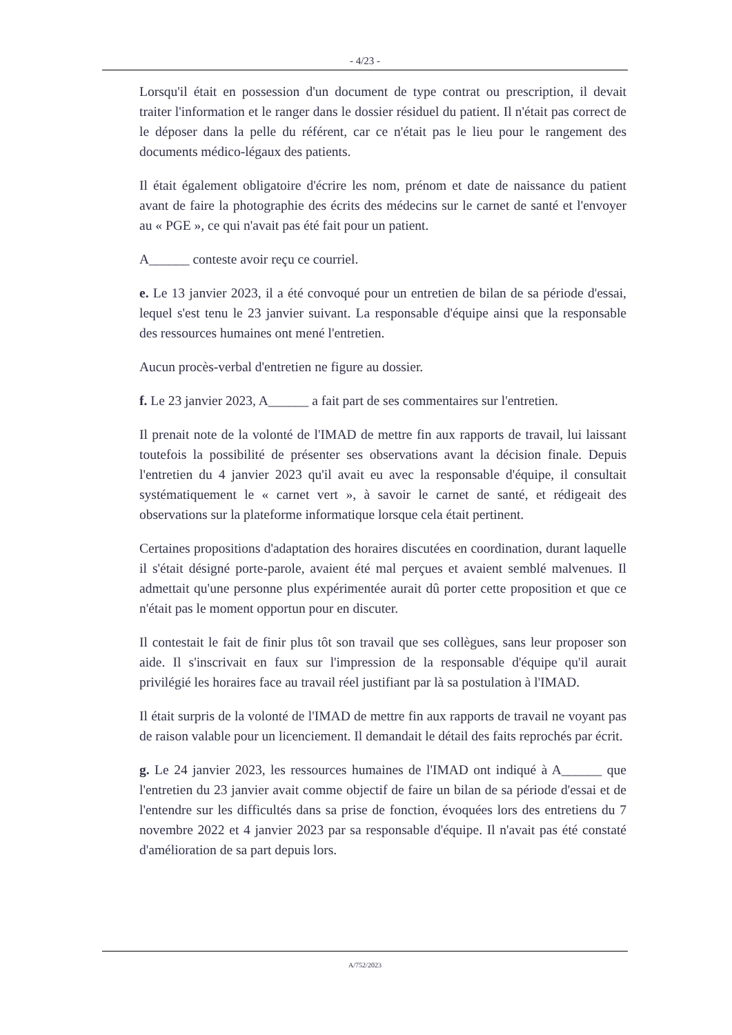- 4/23 -
Lorsqu'il était en possession d'un document de type contrat ou prescription, il devait traiter l'information et le ranger dans le dossier résiduel du patient. Il n'était pas correct de le déposer dans la pelle du référent, car ce n'était pas le lieu pour le rangement des documents médico-légaux des patients.
Il était également obligatoire d'écrire les nom, prénom et date de naissance du patient avant de faire la photographie des écrits des médecins sur le carnet de santé et l'envoyer au « PGE », ce qui n'avait pas été fait pour un patient.
A______ conteste avoir reçu ce courriel.
e. Le 13 janvier 2023, il a été convoqué pour un entretien de bilan de sa période d'essai, lequel s'est tenu le 23 janvier suivant. La responsable d'équipe ainsi que la responsable des ressources humaines ont mené l'entretien.
Aucun procès-verbal d'entretien ne figure au dossier.
f. Le 23 janvier 2023, A______ a fait part de ses commentaires sur l'entretien.
Il prenait note de la volonté de l'IMAD de mettre fin aux rapports de travail, lui laissant toutefois la possibilité de présenter ses observations avant la décision finale. Depuis l'entretien du 4 janvier 2023 qu'il avait eu avec la responsable d'équipe, il consultait systématiquement le « carnet vert », à savoir le carnet de santé, et rédigeait des observations sur la plateforme informatique lorsque cela était pertinent.
Certaines propositions d'adaptation des horaires discutées en coordination, durant laquelle il s'était désigné porte-parole, avaient été mal perçues et avaient semblé malvenues. Il admettait qu'une personne plus expérimentée aurait dû porter cette proposition et que ce n'était pas le moment opportun pour en discuter.
Il contestait le fait de finir plus tôt son travail que ses collègues, sans leur proposer son aide. Il s'inscrivait en faux sur l'impression de la responsable d'équipe qu'il aurait privilégié les horaires face au travail réel justifiant par là sa postulation à l'IMAD.
Il était surpris de la volonté de l'IMAD de mettre fin aux rapports de travail ne voyant pas de raison valable pour un licenciement. Il demandait le détail des faits reprochés par écrit.
g. Le 24 janvier 2023, les ressources humaines de l'IMAD ont indiqué à A______ que l'entretien du 23 janvier avait comme objectif de faire un bilan de sa période d'essai et de l'entendre sur les difficultés dans sa prise de fonction, évoquées lors des entretiens du 7 novembre 2022 et 4 janvier 2023 par sa responsable d'équipe. Il n'avait pas été constaté d'amélioration de sa part depuis lors.
A/752/2023